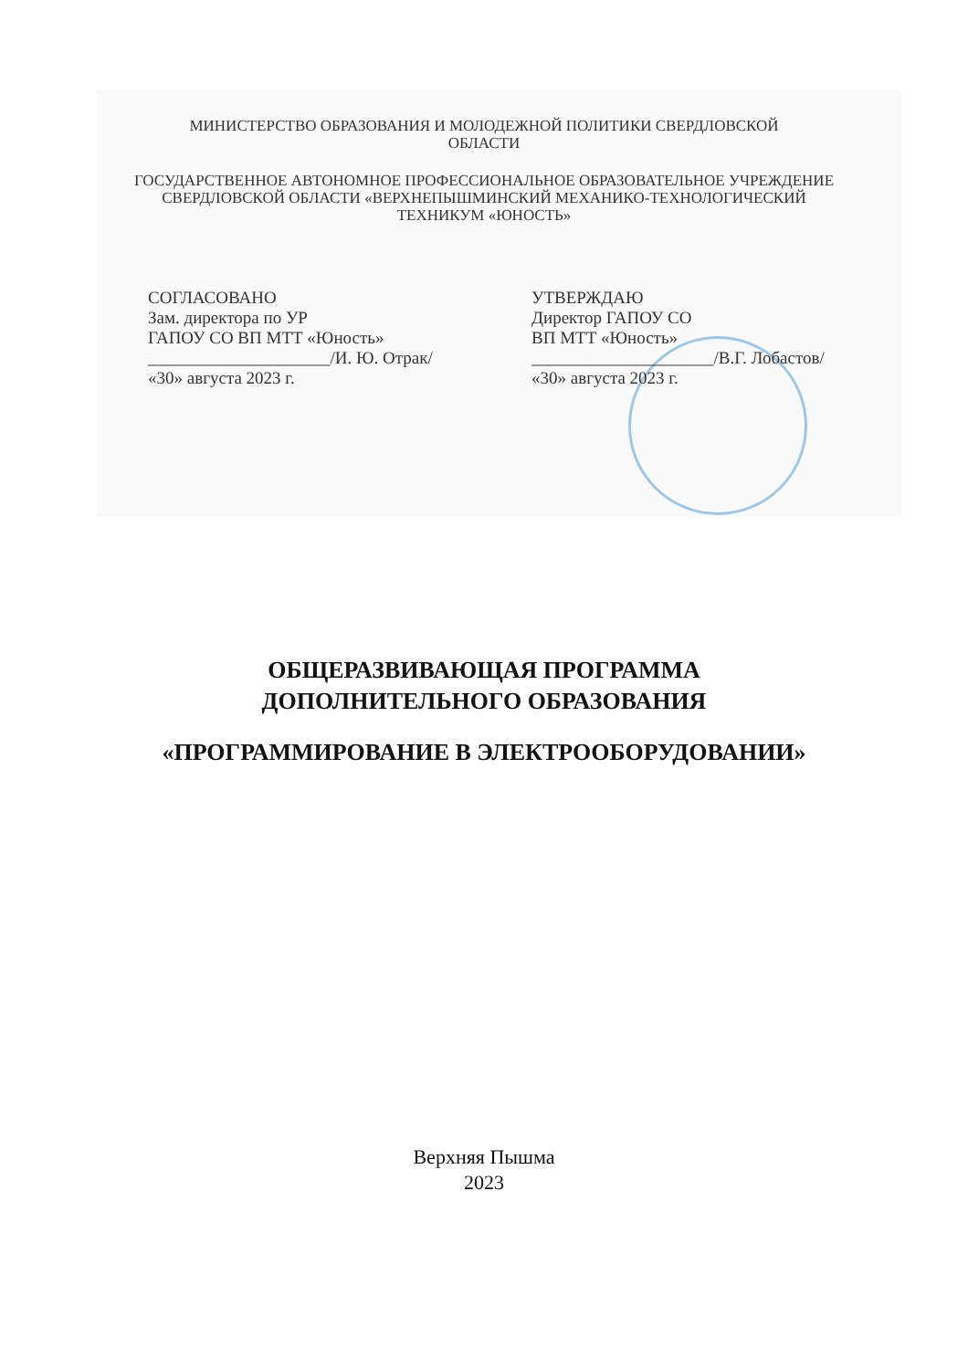МИНИСТЕРСТВО ОБРАЗОВАНИЯ И МОЛОДЕЖНОЙ ПОЛИТИКИ СВЕРДЛОВСКОЙ
ОБЛАСТИ
ГОСУДАРСТВЕННОЕ АВТОНОМНОЕ ПРОФЕССИОНАЛЬНОЕ ОБРАЗОВАТЕЛЬНОЕ УЧРЕЖДЕНИЕ
СВЕРДЛОВСКОЙ ОБЛАСТИ «ВЕРХНЕПЫШМИНСКИЙ МЕХАНИКО-ТЕХНОЛОГИЧЕСКИЙ
ТЕХНИКУМ «ЮНОСТЬ»
СОГЛАСОВАНО
Зам. директора по УР
ГАПОУ СО ВП МТТ «Юность»
_____________________/И. Ю. Отрак/
«30» августа 2023 г.
УТВЕРЖДАЮ
Директор ГАПОУ СО
ВП МТТ «Юность»
_____________________/В.Г. Лобастов/
«30» августа 2023 г.
ОБЩЕРАЗВИВАЮЩАЯ ПРОГРАММА
ДОПОЛНИТЕЛЬНОГО ОБРАЗОВАНИЯ
«ПРОГРАММИРОВАНИЕ В ЭЛЕКТРООБОРУДОВАНИИ»
Верхняя Пышма
2023